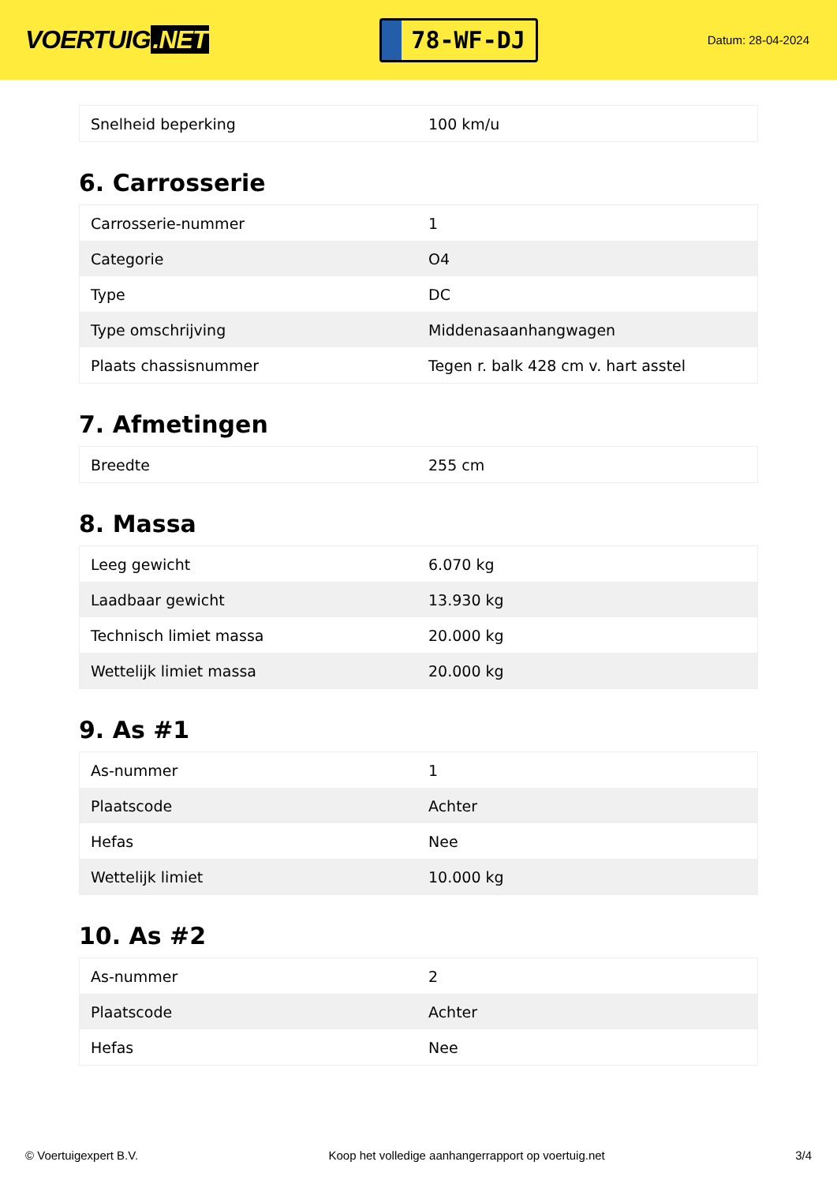VOERTUIG.NET
78-WF-DJ
Datum: 28-04-2024
| Snelheid beperking | 100 km/u |
6. Carrosserie
| Carrosserie-nummer | 1 |
| Categorie | O4 |
| Type | DC |
| Type omschrijving | Middenasaanhangwagen |
| Plaats chassisnummer | Tegen r. balk 428 cm v. hart asstel |
7. Afmetingen
| Breedte | 255 cm |
8. Massa
| Leeg gewicht | 6.070 kg |
| Laadbaar gewicht | 13.930 kg |
| Technisch limiet massa | 20.000 kg |
| Wettelijk limiet massa | 20.000 kg |
9. As #1
| As-nummer | 1 |
| Plaatscode | Achter |
| Hefas | Nee |
| Wettelijk limiet | 10.000 kg |
10. As #2
| As-nummer | 2 |
| Plaatscode | Achter |
| Hefas | Nee |
© Voertuigexpert B.V. Koop het volledige aanhangerrapport op voertuig.net 3/4